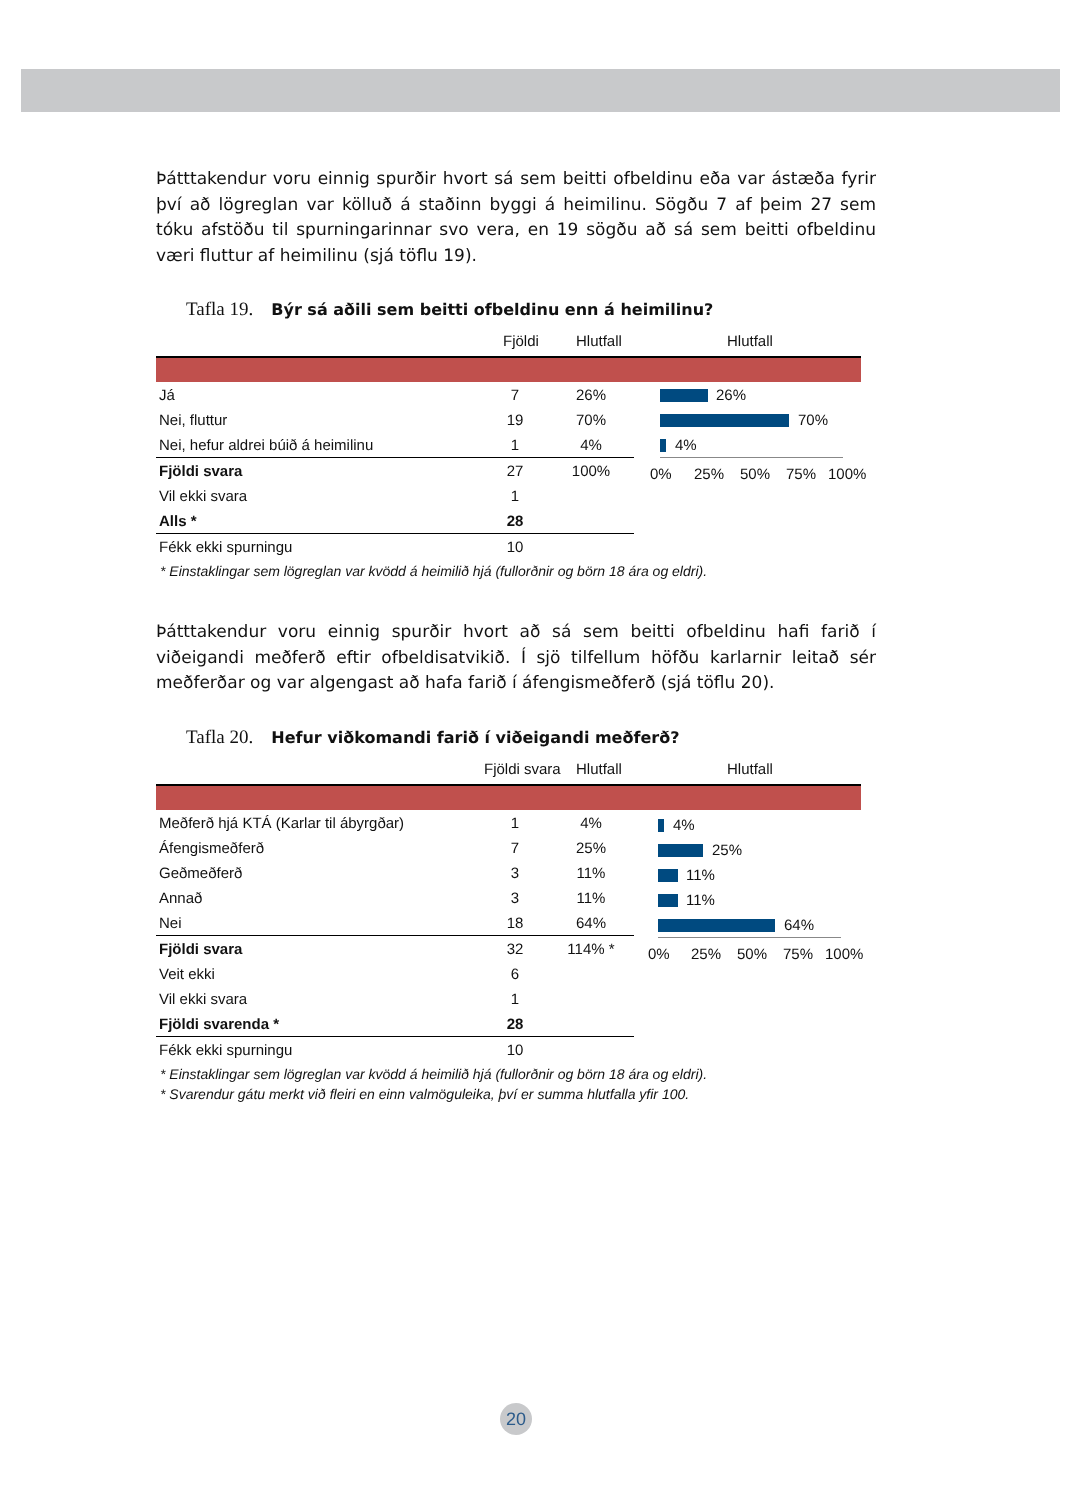Þátttakendur voru einnig spurðir hvort sá sem beitti ofbeldinu eða var ástæða fyrir því að lögreglan var kölluð á staðinn byggi á heimilinu. Sögðu 7 af þeim 27 sem tóku afstöðu til spurningarinnar svo vera, en 19 sögðu að sá sem beitti ofbeldinu væri fluttur af heimilinu (sjá töflu 19).
Tafla 19. Býr sá aðili sem beitti ofbeldinu enn á heimilinu?
Fjöldi Hlutfall Hlutfall
| Já | 7 | 26% |
| Nei, fluttur | 19 | 70% |
| Nei, hefur aldrei búið á heimilinu | 1 | 4% |
| Fjöldi svara | 27 | 100% |
| Vil ekki svara | 1 | |
| Alls * | 28 | |
| Fékk ekki spurningu | 10 | |
26%
70%
4%
0% 25% 50% 75% 100%
* Einstaklingar sem lögreglan var kvödd á heimilið hjá (fullorðnir og börn 18 ára og eldri).
Þátttakendur voru einnig spurðir hvort að sá sem beitti ofbeldinu hafi farið í viðeigandi meðferð eftir ofbeldisatvikið. Í sjö tilfellum höfðu karlarnir leitað sér meðferðar og var algengast að hafa farið í áfengismeðferð (sjá töflu 20).
Tafla 20. Hefur viðkomandi farið í viðeigandi meðferð?
Fjöldi svara Hlutfall Hlutfall
| Meðferð hjá KTÁ (Karlar til ábyrgðar) | 1 | 4% |
| Áfengismeðferð | 7 | 25% |
| Geðmeðferð | 3 | 11% |
| Annað | 3 | 11% |
| Nei | 18 | 64% |
| Fjöldi svara | 32 | 114% * |
| Veit ekki | 6 | |
| Vil ekki svara | 1 | |
| Fjöldi svarenda * | 28 | |
| Fékk ekki spurningu | 10 | |
4%
25%
11%
11%
64%
0% 25% 50% 75% 100%
* Einstaklingar sem lögreglan var kvödd á heimilið hjá (fullorðnir og börn 18 ára og eldri).
* Svarendur gátu merkt við fleiri en einn valmöguleika, því er summa hlutfalla yfir 100.
20